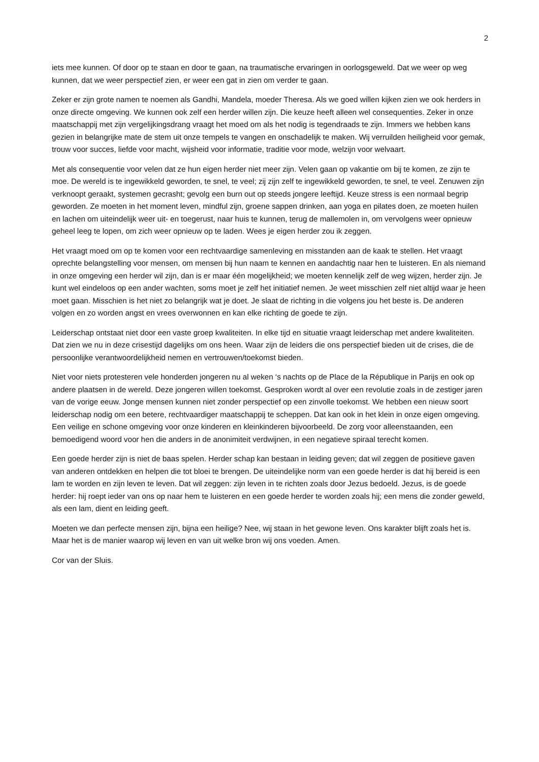2
iets mee kunnen. Of door op te staan en door te gaan, na traumatische ervaringen in oorlogsgeweld. Dat we weer op weg kunnen, dat we weer perspectief zien, er weer een gat in zien om verder te gaan.
Zeker er zijn grote namen te noemen als Gandhi, Mandela, moeder Theresa. Als we goed willen kijken zien we ook herders in onze directe omgeving. We kunnen ook zelf een herder willen zijn. Die keuze heeft alleen wel consequenties. Zeker in onze maatschappij met zijn vergelijkingsdrang vraagt het moed om als het nodig is tegendraads te zijn. Immers we hebben kans gezien in belangrijke mate de stem uit onze tempels te vangen en onschadelijk te maken. Wij verruilden heiligheid voor gemak, trouw voor succes, liefde voor macht, wijsheid voor informatie, traditie voor mode, welzijn voor welvaart.
Met als consequentie voor velen dat ze hun eigen herder niet meer zijn. Velen gaan op vakantie om bij te komen, ze zijn te moe. De wereld is te ingewikkeld geworden, te snel, te veel; zij zijn zelf te ingewikkeld geworden, te snel, te veel. Zenuwen zijn verknoopt geraakt, systemen gecrasht; gevolg een burn out op steeds jongere leeftijd. Keuze stress is een normaal begrip geworden. Ze moeten in het moment leven, mindful zijn, groene sappen drinken, aan yoga en pilates doen, ze moeten huilen en lachen om uiteindelijk weer uit- en toegerust, naar huis te kunnen, terug de mallemolen in, om vervolgens weer opnieuw geheel leeg te lopen, om zich weer opnieuw op te laden. Wees je eigen herder zou ik zeggen.
Het vraagt moed om op te komen voor een rechtvaardige samenleving en misstanden aan de kaak te stellen. Het vraagt oprechte belangstelling voor mensen, om mensen bij hun naam te kennen en aandachtig naar hen te luisteren. En als niemand in onze omgeving een herder wil zijn, dan is er maar één mogelijkheid; we moeten kennelijk zelf de weg wijzen, herder zijn. Je kunt wel eindeloos op een ander wachten, soms moet je zelf het initiatief nemen. Je weet misschien zelf niet altijd waar je heen moet gaan. Misschien is het niet zo belangrijk wat je doet. Je slaat de richting in die volgens jou het beste is. De anderen volgen en zo worden angst en vrees overwonnen en kan elke richting de goede te zijn.
Leiderschap ontstaat niet door een vaste groep kwaliteiten. In elke tijd en situatie vraagt leiderschap met andere kwaliteiten. Dat zien we nu in deze crisestijd dagelijks om ons heen. Waar zijn de leiders die ons perspectief bieden uit de crises, die de persoonlijke verantwoordelijkheid nemen en vertrouwen/toekomst bieden.
Niet voor niets protesteren vele honderden jongeren nu al weken ‘s nachts op de Place de la République in Parijs en ook op andere plaatsen in de wereld. Deze jongeren willen toekomst. Gesproken wordt al over een revolutie zoals in de zestiger jaren van de vorige eeuw. Jonge mensen kunnen niet zonder perspectief op een zinvolle toekomst. We hebben een nieuw soort leiderschap nodig om een betere, rechtvaardiger maatschappij te scheppen. Dat kan ook in het klein in onze eigen omgeving. Een veilige en schone omgeving voor onze kinderen en kleinkinderen bijvoorbeeld. De zorg voor alleenstaanden, een bemoedigend woord voor hen die anders in de anonimiteit verdwijnen, in een negatieve spiraal terecht komen.
Een goede herder zijn is niet de baas spelen. Herder schap kan bestaan in leiding geven; dat wil zeggen de positieve gaven van anderen ontdekken en helpen die tot bloei te brengen. De uiteindelijke norm van een goede herder is dat hij bereid is een lam te worden en zijn leven te leven. Dat wil zeggen: zijn leven in te richten zoals door Jezus bedoeld. Jezus, is de goede herder: hij roept ieder van ons op naar hem te luisteren en een goede herder te worden zoals hij; een mens die zonder geweld, als een lam, dient en leiding geeft.
Moeten we dan perfecte mensen zijn, bijna een heilige? Nee, wij staan in het gewone leven. Ons karakter blijft zoals het is. Maar het is de manier waarop wij leven en van uit welke bron wij ons voeden. Amen.
Cor van der Sluis.